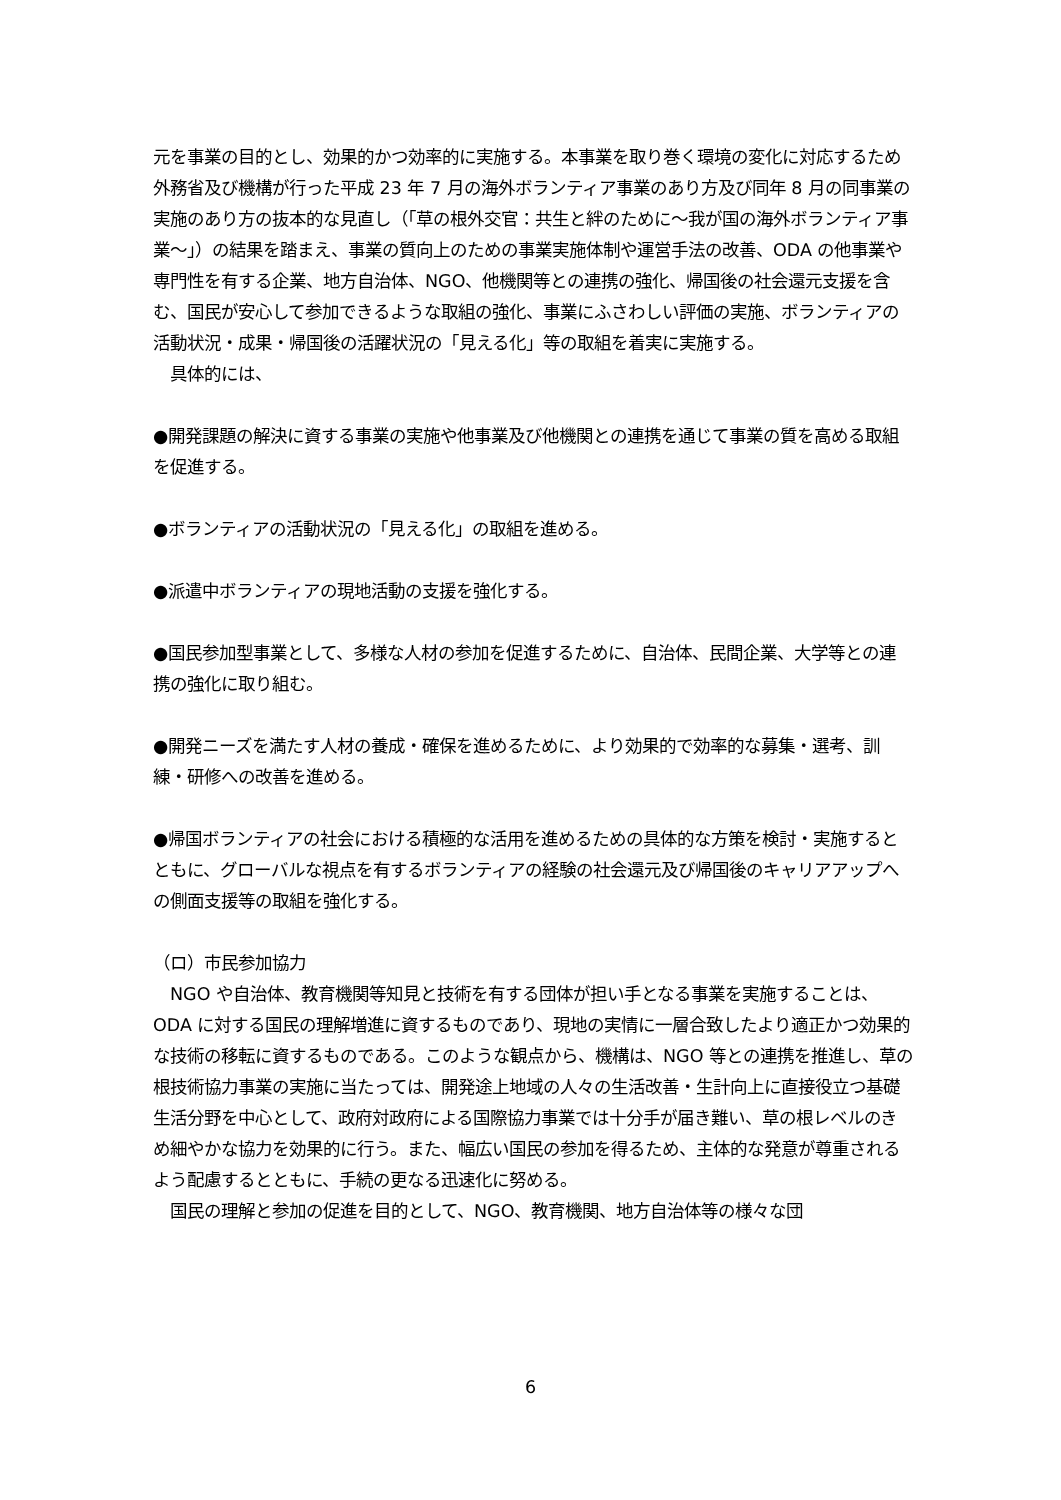元を事業の目的とし、効果的かつ効率的に実施する。本事業を取り巻く環境の変化に対応するため外務省及び機構が行った平成 23 年 7 月の海外ボランティア事業のあり方及び同年 8 月の同事業の実施のあり方の抜本的な見直し（「草の根外交官：共生と絆のために～我が国の海外ボランティア事業～」）の結果を踏まえ、事業の質向上のための事業実施体制や運営手法の改善、ODA の他事業や専門性を有する企業、地方自治体、NGO、他機関等との連携の強化、帰国後の社会還元支援を含む、国民が安心して参加できるような取組の強化、事業にふさわしい評価の実施、ボランティアの活動状況・成果・帰国後の活躍状況の「見える化」等の取組を着実に実施する。
　具体的には、
●開発課題の解決に資する事業の実施や他事業及び他機関との連携を通じて事業の質を高める取組を促進する。
●ボランティアの活動状況の「見える化」の取組を進める。
●派遣中ボランティアの現地活動の支援を強化する。
●国民参加型事業として、多様な人材の参加を促進するために、自治体、民間企業、大学等との連携の強化に取り組む。
●開発ニーズを満たす人材の養成・確保を進めるために、より効果的で効率的な募集・選考、訓練・研修への改善を進める。
●帰国ボランティアの社会における積極的な活用を進めるための具体的な方策を検討・実施するとともに、グローバルな視点を有するボランティアの経験の社会還元及び帰国後のキャリアアップへの側面支援等の取組を強化する。
（ロ）市民参加協力
　NGO や自治体、教育機関等知見と技術を有する団体が担い手となる事業を実施することは、ODA に対する国民の理解増進に資するものであり、現地の実情に一層合致したより適正かつ効果的な技術の移転に資するものである。このような観点から、機構は、NGO 等との連携を推進し、草の根技術協力事業の実施に当たっては、開発途上地域の人々の生活改善・生計向上に直接役立つ基礎生活分野を中心として、政府対政府による国際協力事業では十分手が届き難い、草の根レベルのきめ細やかな協力を効果的に行う。また、幅広い国民の参加を得るため、主体的な発意が尊重されるよう配慮するとともに、手続の更なる迅速化に努める。
　国民の理解と参加の促進を目的として、NGO、教育機関、地方自治体等の様々な団
6